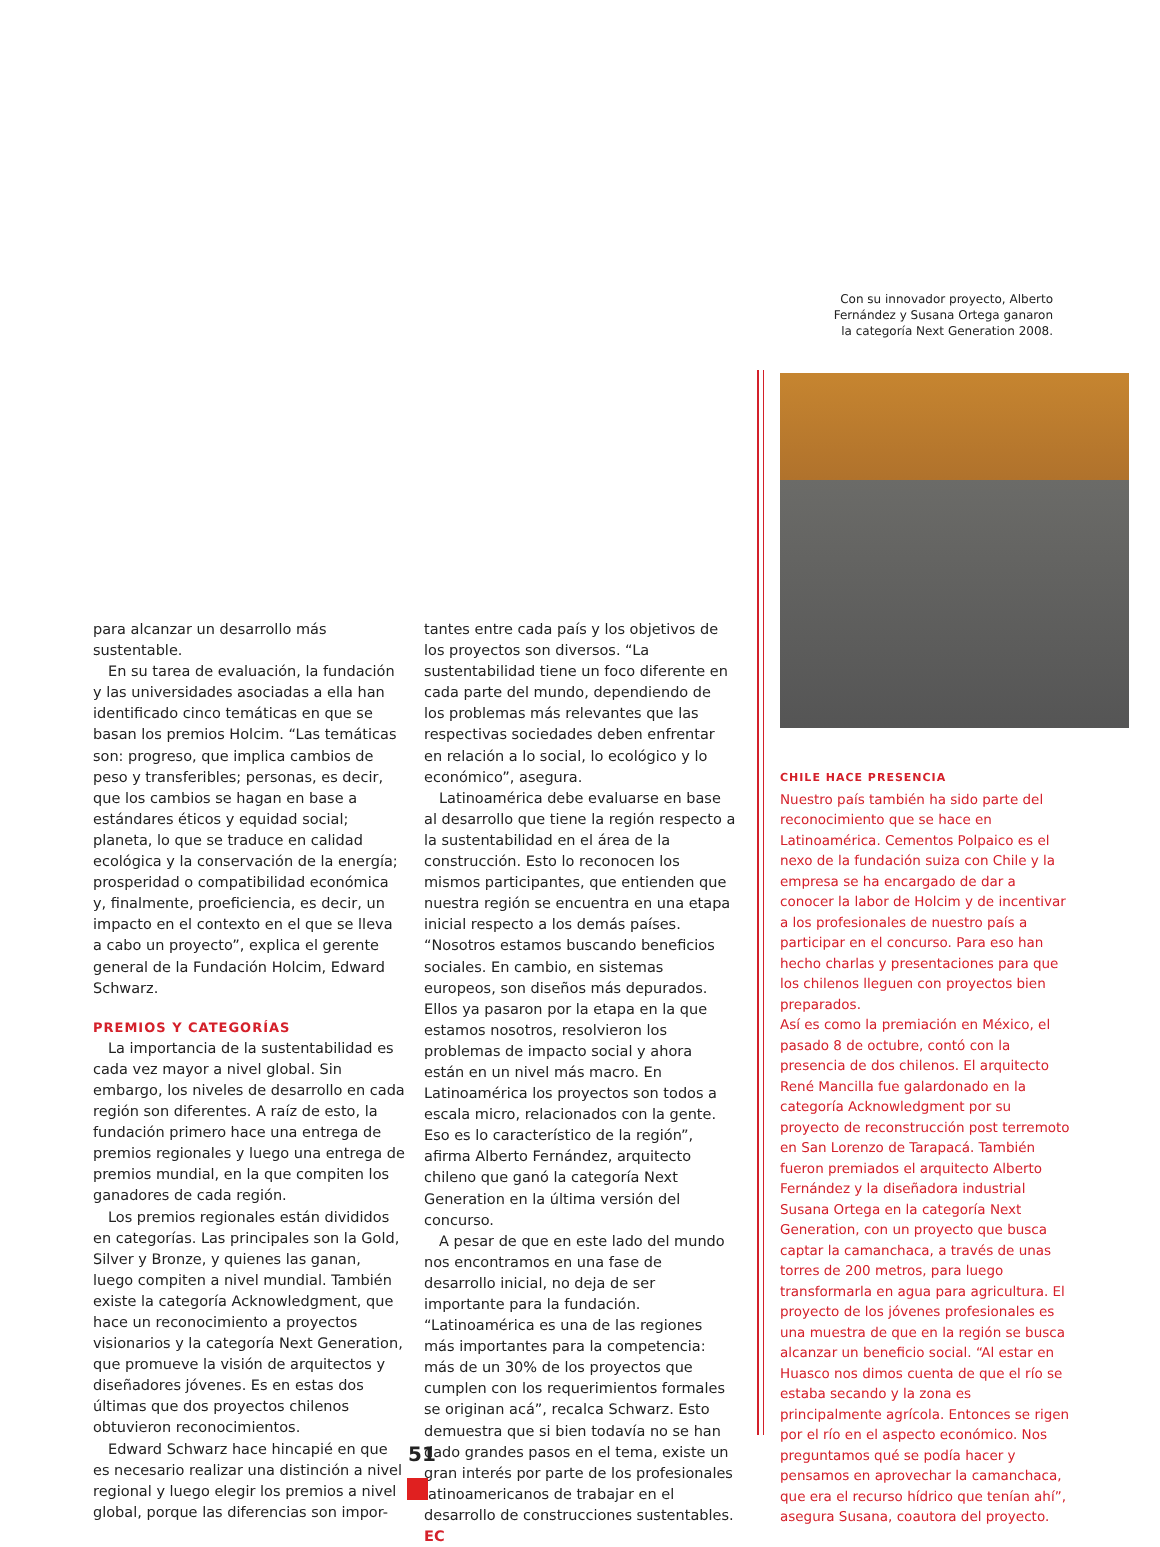Con su innovador proyecto, Alberto Fernández y Susana Ortega ganaron la categoría Next Generation 2008.
para alcanzar un desarrollo más sustentable.
En su tarea de evaluación, la fundación y las universidades asociadas a ella han identificado cinco temáticas en que se basan los premios Holcim. “Las temáticas son: progreso, que implica cambios de peso y transferibles; personas, es decir, que los cambios se hagan en base a estándares éticos y equidad social; planeta, lo que se traduce en calidad ecológica y la conservación de la energía; prosperidad o compatibilidad económica y, finalmente, proeficiencia, es decir, un impacto en el contexto en el que se lleva a cabo un proyecto”, explica el gerente general de la Fundación Holcim, Edward Schwarz.
PREMIOS Y CATEGORÍAS
La importancia de la sustentabilidad es cada vez mayor a nivel global. Sin embargo, los niveles de desarrollo en cada región son diferentes. A raíz de esto, la fundación primero hace una entrega de premios regionales y luego una entrega de premios mundial, en la que compiten los ganadores de cada región.
Los premios regionales están divididos en categorías. Las principales son la Gold, Silver y Bronze, y quienes las ganan, luego compiten a nivel mundial. También existe la categoría Acknowledgment, que hace un reconocimiento a proyectos visionarios y la categoría Next Generation, que promueve la visión de arquitectos y diseñadores jóvenes. Es en estas dos últimas que dos proyectos chilenos obtuvieron reconocimientos.
Edward Schwarz hace hincapié en que es necesario realizar una distinción a nivel regional y luego elegir los premios a nivel global, porque las diferencias son impor-
tantes entre cada país y los objetivos de los proyectos son diversos. “La sustentabilidad tiene un foco diferente en cada parte del mundo, dependiendo de los problemas más relevantes que las respectivas sociedades deben enfrentar en relación a lo social, lo ecológico y lo económico”, asegura.
Latinoamérica debe evaluarse en base al desarrollo que tiene la región respecto a la sustentabilidad en el área de la construcción. Esto lo reconocen los mismos participantes, que entienden que nuestra región se encuentra en una etapa inicial respecto a los demás países. “Nosotros estamos buscando beneficios sociales. En cambio, en sistemas europeos, son diseños más depurados. Ellos ya pasaron por la etapa en la que estamos nosotros, resolvieron los problemas de impacto social y ahora están en un nivel más macro. En Latinoamérica los proyectos son todos a escala micro, relacionados con la gente. Eso es lo característico de la región”, afirma Alberto Fernández, arquitecto chileno que ganó la categoría Next Generation en la última versión del concurso.
A pesar de que en este lado del mundo nos encontramos en una fase de desarrollo inicial, no deja de ser importante para la fundación. “Latinoamérica es una de las regiones más importantes para la competencia: más de un 30% de los proyectos que cumplen con los requerimientos formales se originan acá”, recalca Schwarz. Esto demuestra que si bien todavía no se han dado grandes pasos en el tema, existe un gran interés por parte de los profesionales latinoamericanos de trabajar en el desarrollo de construcciones sustentables. EC
CHILE HACE PRESENCIA
Nuestro país también ha sido parte del reconocimiento que se hace en Latinoamérica. Cementos Polpaico es el nexo de la fundación suiza con Chile y la empresa se ha encargado de dar a conocer la labor de Holcim y de incentivar a los profesionales de nuestro país a participar en el concurso. Para eso han hecho charlas y presentaciones para que los chilenos lleguen con proyectos bien preparados.
Así es como la premiación en México, el pasado 8 de octubre, contó con la presencia de dos chilenos. El arquitecto René Mancilla fue galardonado en la categoría Acknowledgment por su proyecto de reconstrucción post terremoto en San Lorenzo de Tarapacá. También fueron premiados el arquitecto Alberto Fernández y la diseñadora industrial Susana Ortega en la categoría Next Generation, con un proyecto que busca captar la camanchaca, a través de unas torres de 200 metros, para luego transformarla en agua para agricultura. El proyecto de los jóvenes profesionales es una muestra de que en la región se busca alcanzar un beneficio social. “Al estar en Huasco nos dimos cuenta de que el río se estaba secando y la zona es principalmente agrícola. Entonces se rigen por el río en el aspecto económico. Nos preguntamos qué se podía hacer y pensamos en aprovechar la camanchaca, que era el recurso hídrico que tenían ahí”, asegura Susana, coautora del proyecto.
51